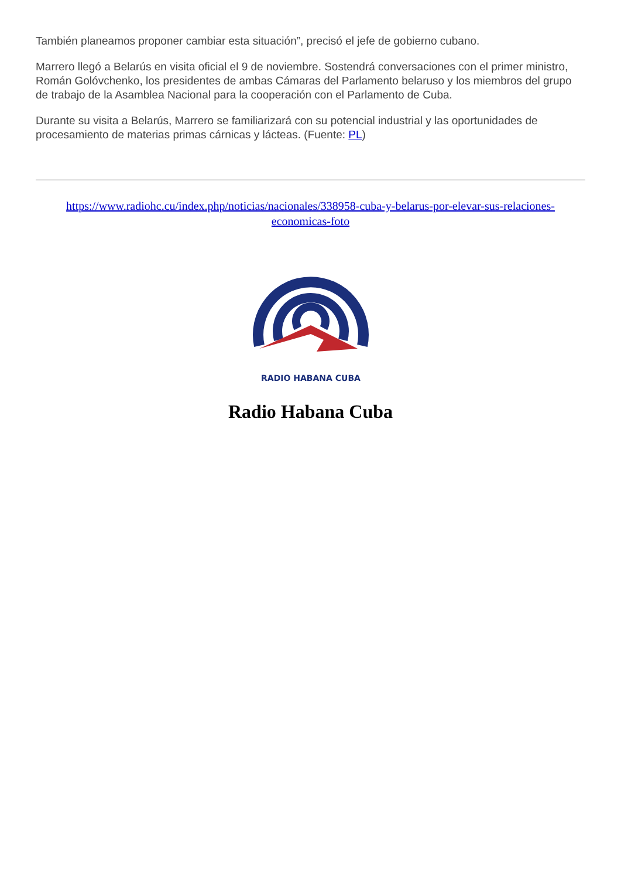También planeamos proponer cambiar esta situación”, precisó el jefe de gobierno cubano.
Marrero llegó a Belarús en visita oficial el 9 de noviembre. Sostendrá conversaciones con el primer ministro, Román Golóvchenko, los presidentes de ambas Cámaras del Parlamento belaruso y los miembros del grupo de trabajo de la Asamblea Nacional para la cooperación con el Parlamento de Cuba.
Durante su visita a Belarús, Marrero se familiarizará con su potencial industrial y las oportunidades de procesamiento de materias primas cárnicas y lácteas. (Fuente: PL)
https://www.radiohc.cu/index.php/noticias/nacionales/338958-cuba-y-belarus-por-elevar-sus-relaciones-economicas-foto
RADIO HABANA CUBA
Radio Habana Cuba